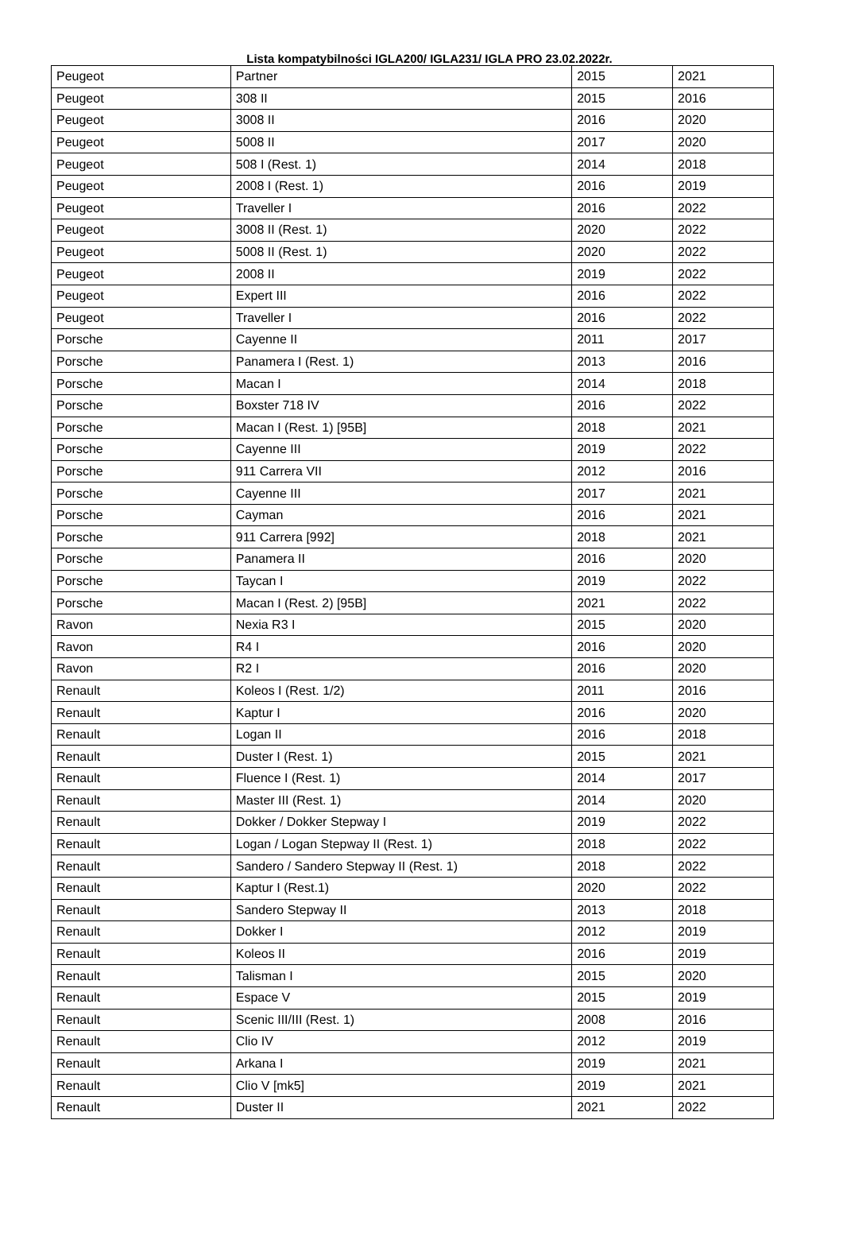Lista kompatybilności IGLA200/ IGLA231/ IGLA PRO 23.02.2022r.
| Peugeot | Partner | 2015 | 2021 |
| Peugeot | 308 II | 2015 | 2016 |
| Peugeot | 3008 II | 2016 | 2020 |
| Peugeot | 5008 II | 2017 | 2020 |
| Peugeot | 508 I (Rest. 1) | 2014 | 2018 |
| Peugeot | 2008 I (Rest. 1) | 2016 | 2019 |
| Peugeot | Traveller I | 2016 | 2022 |
| Peugeot | 3008 II (Rest. 1) | 2020 | 2022 |
| Peugeot | 5008 II (Rest. 1) | 2020 | 2022 |
| Peugeot | 2008 II | 2019 | 2022 |
| Peugeot | Expert III | 2016 | 2022 |
| Peugeot | Traveller I | 2016 | 2022 |
| Porsche | Cayenne II | 2011 | 2017 |
| Porsche | Panamera I (Rest. 1) | 2013 | 2016 |
| Porsche | Macan I | 2014 | 2018 |
| Porsche | Boxster 718 IV | 2016 | 2022 |
| Porsche | Macan I (Rest. 1) [95B] | 2018 | 2021 |
| Porsche | Cayenne III | 2019 | 2022 |
| Porsche | 911 Carrera VII | 2012 | 2016 |
| Porsche | Cayenne III | 2017 | 2021 |
| Porsche | Cayman | 2016 | 2021 |
| Porsche | 911 Carrera [992] | 2018 | 2021 |
| Porsche | Panamera II | 2016 | 2020 |
| Porsche | Taycan I | 2019 | 2022 |
| Porsche | Macan I (Rest. 2) [95B] | 2021 | 2022 |
| Ravon | Nexia R3 I | 2015 | 2020 |
| Ravon | R4 I | 2016 | 2020 |
| Ravon | R2 I | 2016 | 2020 |
| Renault | Koleos I (Rest. 1/2) | 2011 | 2016 |
| Renault | Kaptur I | 2016 | 2020 |
| Renault | Logan II | 2016 | 2018 |
| Renault | Duster I (Rest. 1) | 2015 | 2021 |
| Renault | Fluence I (Rest. 1) | 2014 | 2017 |
| Renault | Master III (Rest. 1) | 2014 | 2020 |
| Renault | Dokker / Dokker Stepway I | 2019 | 2022 |
| Renault | Logan / Logan Stepway II (Rest. 1) | 2018 | 2022 |
| Renault | Sandero / Sandero Stepway II (Rest. 1) | 2018 | 2022 |
| Renault | Kaptur I (Rest.1) | 2020 | 2022 |
| Renault | Sandero Stepway II | 2013 | 2018 |
| Renault | Dokker I | 2012 | 2019 |
| Renault | Koleos II | 2016 | 2019 |
| Renault | Talisman I | 2015 | 2020 |
| Renault | Espace V | 2015 | 2019 |
| Renault | Scenic III/III (Rest. 1) | 2008 | 2016 |
| Renault | Clio IV | 2012 | 2019 |
| Renault | Arkana I | 2019 | 2021 |
| Renault | Clio V [mk5] | 2019 | 2021 |
| Renault | Duster II | 2021 | 2022 |